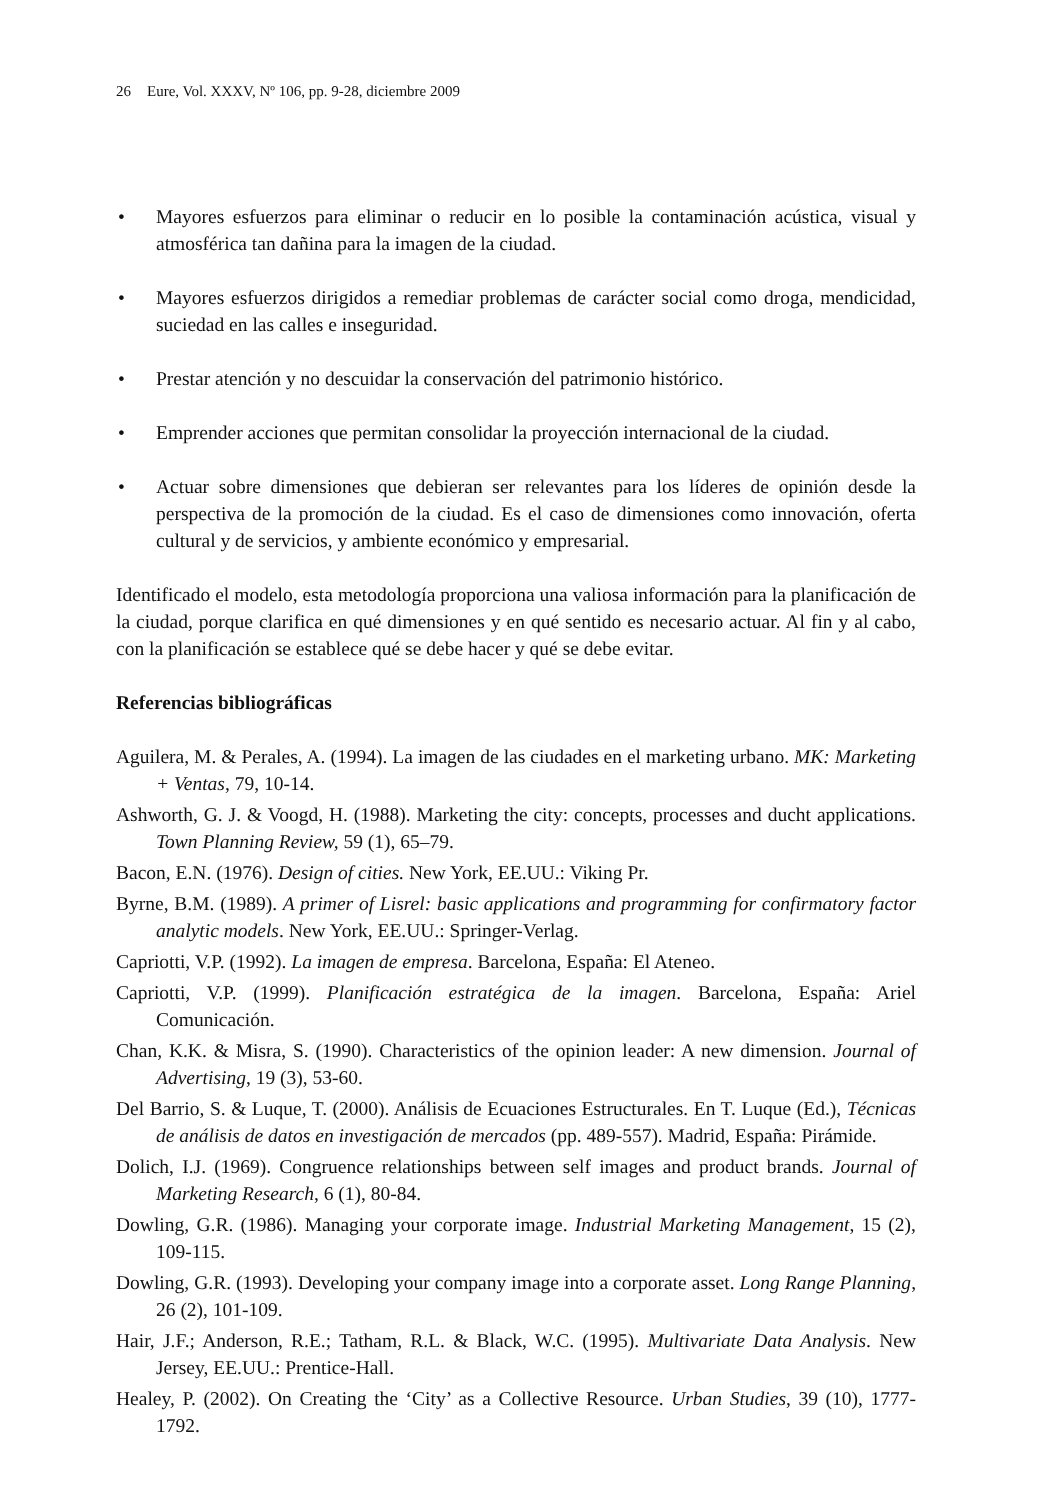26 Eure, Vol. XXXV, Nº 106, pp. 9-28, diciembre 2009
• Mayores esfuerzos para eliminar o reducir en lo posible la contaminación acústica, visual y atmosférica tan dañina para la imagen de la ciudad.
• Mayores esfuerzos dirigidos a remediar problemas de carácter social como droga, mendicidad, suciedad en las calles e inseguridad.
• Prestar atención y no descuidar la conservación del patrimonio histórico.
• Emprender acciones que permitan consolidar la proyección internacional de la ciudad.
• Actuar sobre dimensiones que debieran ser relevantes para los líderes de opinión desde la perspectiva de la promoción de la ciudad. Es el caso de dimensiones como innovación, oferta cultural y de servicios, y ambiente económico y empresarial.
Identificado el modelo, esta metodología proporciona una valiosa información para la planificación de la ciudad, porque clarifica en qué dimensiones y en qué sentido es necesario actuar. Al fin y al cabo, con la planificación se establece qué se debe hacer y qué se debe evitar.
Referencias bibliográficas
Aguilera, M. & Perales, A. (1994). La imagen de las ciudades en el marketing urbano. MK: Marketing + Ventas, 79, 10-14.
Ashworth, G. J. & Voogd, H. (1988). Marketing the city: concepts, processes and ducht applications. Town Planning Review, 59 (1), 65–79.
Bacon, E.N. (1976). Design of cities. New York, EE.UU.: Viking Pr.
Byrne, B.M. (1989). A primer of Lisrel: basic applications and programming for confirmatory factor analytic models. New York, EE.UU.: Springer-Verlag.
Capriotti, V.P. (1992). La imagen de empresa. Barcelona, España: El Ateneo.
Capriotti, V.P. (1999). Planificación estratégica de la imagen. Barcelona, España: Ariel Comunicación.
Chan, K.K. & Misra, S. (1990). Characteristics of the opinion leader: A new dimension. Journal of Advertising, 19 (3), 53-60.
Del Barrio, S. & Luque, T. (2000). Análisis de Ecuaciones Estructurales. En T. Luque (Ed.), Técnicas de análisis de datos en investigación de mercados (pp. 489-557). Madrid, España: Pirámide.
Dolich, I.J. (1969). Congruence relationships between self images and product brands. Journal of Marketing Research, 6 (1), 80-84.
Dowling, G.R. (1986). Managing your corporate image. Industrial Marketing Management, 15 (2), 109-115.
Dowling, G.R. (1993). Developing your company image into a corporate asset. Long Range Planning, 26 (2), 101-109.
Hair, J.F.; Anderson, R.E.; Tatham, R.L. & Black, W.C. (1995). Multivariate Data Analysis. New Jersey, EE.UU.: Prentice-Hall.
Healey, P. (2002). On Creating the ‘City’ as a Collective Resource. Urban Studies, 39 (10), 1777-1792.